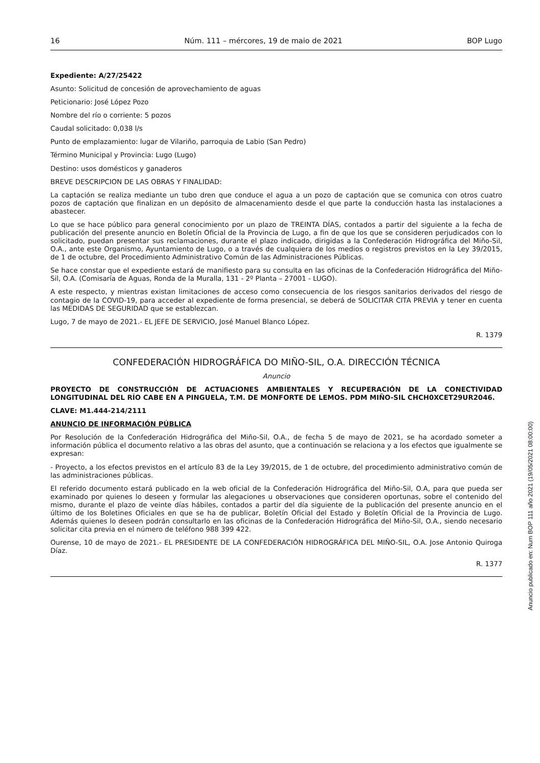16 Núm. 111 – mércores, 19 de maio de 2021 BOP Lugo
Expediente: A/27/25422
Asunto: Solicitud de concesión de aprovechamiento de aguas
Peticionario: José López Pozo
Nombre del río o corriente: 5 pozos
Caudal solicitado: 0,038 l/s
Punto de emplazamiento: lugar de Vilariño, parroquia de Labio (San Pedro)
Término Municipal y Provincia: Lugo (Lugo)
Destino: usos domésticos y ganaderos
BREVE DESCRIPCION DE LAS OBRAS Y FINALIDAD:
La captación se realiza mediante un tubo dren que conduce el agua a un pozo de captación que se comunica con otros cuatro pozos de captación que finalizan en un depósito de almacenamiento desde el que parte la conducción hasta las instalaciones a abastecer.
Lo que se hace público para general conocimiento por un plazo de TREINTA DÍAS, contados a partir del siguiente a la fecha de publicación del presente anuncio en Boletín Oficial de la Provincia de Lugo, a fin de que los que se consideren perjudicados con lo solicitado, puedan presentar sus reclamaciones, durante el plazo indicado, dirigidas a la Confederación Hidrográfica del Miño-Sil, O.A., ante este Organismo, Ayuntamiento de Lugo, o a través de cualquiera de los medios o registros previstos en la Ley 39/2015, de 1 de octubre, del Procedimiento Administrativo Común de las Administraciones Públicas.
Se hace constar que el expediente estará de manifiesto para su consulta en las oficinas de la Confederación Hidrográfica del Miño-Sil, O.A. (Comisaría de Aguas, Ronda de la Muralla, 131 - 2º Planta – 27001 - LUGO).
A este respecto, y mientras existan limitaciones de acceso como consecuencia de los riesgos sanitarios derivados del riesgo de contagio de la COVID-19, para acceder al expediente de forma presencial, se deberá de SOLICITAR CITA PREVIA y tener en cuenta las MEDIDAS DE SEGURIDAD que se establezcan.
Lugo, 7 de mayo de 2021.- EL JEFE DE SERVICIO, José Manuel Blanco López.
R. 1379
CONFEDERACIÓN HIDROGRÁFICA DO MIÑO-SIL, O.A. DIRECCIÓN TÉCNICA
Anuncio
PROYECTO DE CONSTRUCCIÓN DE ACTUACIONES AMBIENTALES Y RECUPERACIÓN DE LA CONECTIVIDAD LONGITUDINAL DEL RÍO CABE EN A PINGUELA, T.M. DE MONFORTE DE LEMOS. PDM MIÑO-SIL CHCH0XCET29UR2046.
CLAVE: M1.444-214/2111
ANUNCIO DE INFORMACIÓN PÚBLICA
Por Resolución de la Confederación Hidrográfica del Miño-Sil, O.A., de fecha 5 de mayo de 2021, se ha acordado someter a información pública el documento relativo a las obras del asunto, que a continuación se relaciona y a los efectos que igualmente se expresan:
- Proyecto, a los efectos previstos en el artículo 83 de la Ley 39/2015, de 1 de octubre, del procedimiento administrativo común de las administraciones públicas.
El referido documento estará publicado en la web oficial de la Confederación Hidrográfica del Miño-Sil, O.A, para que pueda ser examinado por quienes lo deseen y formular las alegaciones u observaciones que consideren oportunas, sobre el contenido del mismo, durante el plazo de veinte días hábiles, contados a partir del día siguiente de la publicación del presente anuncio en el último de los Boletines Oficiales en que se ha de publicar, Boletín Oficial del Estado y Boletín Oficial de la Provincia de Lugo. Además quienes lo deseen podrán consultarlo en las oficinas de la Confederación Hidrográfica del Miño-Sil, O.A., siendo necesario solicitar cita previa en el número de teléfono 988 399 422.
Ourense, 10 de mayo de 2021.- EL PRESIDENTE DE LA CONFEDERACIÓN HIDROGRÁFICA DEL MIÑO-SIL, O.A. Jose Antonio Quiroga Díaz.
R. 1377
Anuncio publicado en: Num BOP 111 año 2021 (19/05/2021 08:00:00)